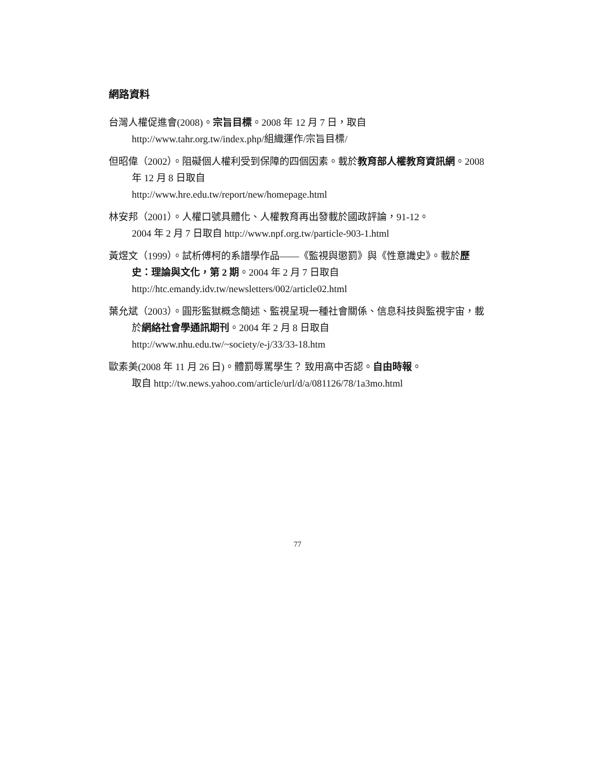網路資料
台灣人權促進會(2008)。宗旨目標。2008 年 12 月 7 日，取自
http://www.tahr.org.tw/index.php/組織運作/宗旨目標/
但昭偉（2002）。阻礙個人權利受到保障的四個因素。載於教育部人權教育資訊網。2008 年 12 月 8 日取自
http://www.hre.edu.tw/report/new/homepage.html
林安邦（2001）。人權口號具體化、人權教育再出發載於國政評論，91-12。
2004 年 2 月 7 日取自 http://www.npf.org.tw/particle-903-1.html
黃煜文（1999）。試析傅柯的系譜學作品——《監視與懲罰》與《性意識史》。載於歷史：理論與文化，第 2 期。2004 年 2 月 7 日取自
http://htc.emandy.idv.tw/newsletters/002/article02.html
葉允斌（2003）。圓形監獄概念簡述、監視呈現一種社會關係、信息科技與監視宇宙，載於網絡社會學通訊期刊。2004 年 2 月 8 日取自
http://www.nhu.edu.tw/~society/e-j/33/33-18.htm
歐素美(2008 年 11 月 26 日)。體罰辱罵學生？ 致用高中否認。自由時報。
取自 http://tw.news.yahoo.com/article/url/d/a/081126/78/1a3mo.html
77